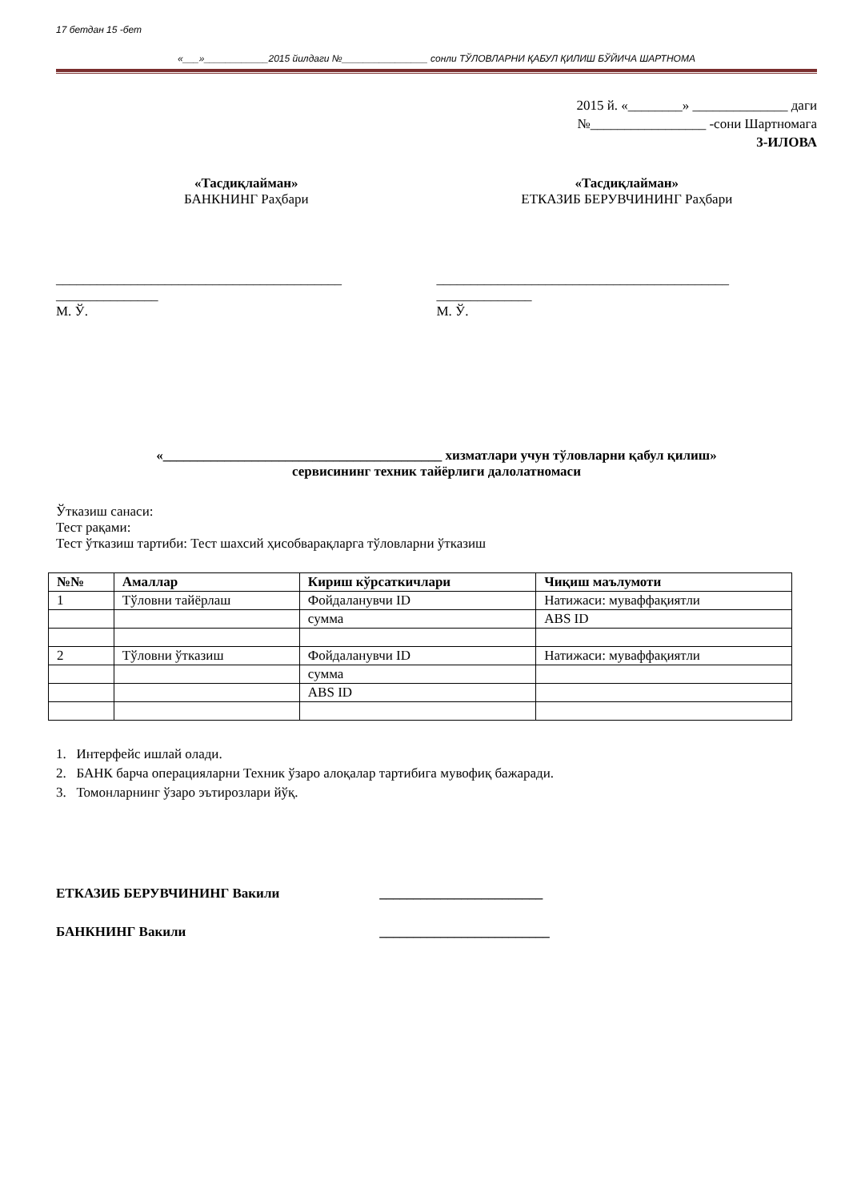17 бетдан 15 -бет
«___»____________2015 йилдаги №________________ сонли ТЎЛОВЛАРНИ ҚАБУЛ ҚИЛИШ БЎЙИЧА ШАРТНОМА
2015 й. «________» ______________ даги
№_________________ -сони Шартномага
3-ИЛОВА
«Тасдиқлайман»
БАНКНИНГ Раҳбари
«Тасдиқлайман»
ЕТКАЗИБ БЕРУВЧИНИНГ Раҳбари
__________________________________________
_______________
М. Ў.
___________________________________________
______________
М. Ў.
«_________________________________________ хизматлари учун тўловларни қабул қилиш»
сервисининг техник тайёрлиги далолатномаси
Ўтказиш санаси:
Тест рақами:
Тест ўтказиш тартиби: Тест шахсий ҳисобварақларга тўловларни ўтказиш
| №№ | Амаллар | Кириш кўрсаткичлари | Чиқиш маълумоти |
| --- | --- | --- | --- |
| 1 | Тўловни тайёрлаш | Фойдаланувчи ID | Натижаси: муваффақиятли |
| | | сумма | ABS ID |
| 2 | Тўловни ўтказиш | Фойдаланувчи ID | Натижаси: муваффақиятли |
| | | сумма | |
| | | ABS ID | |
1. Интерфейс ишлай олади.
2. БАНК барча операцияларни Техник ўзаро алоқалар тартибига мувофиқ бажаради.
3. Томонларнинг ўзаро эътирозлари йўқ.
ЕТКАЗИБ БЕРУВЧИНИНГ Вакили ________________________
БАНКНИНГ Вакили _________________________